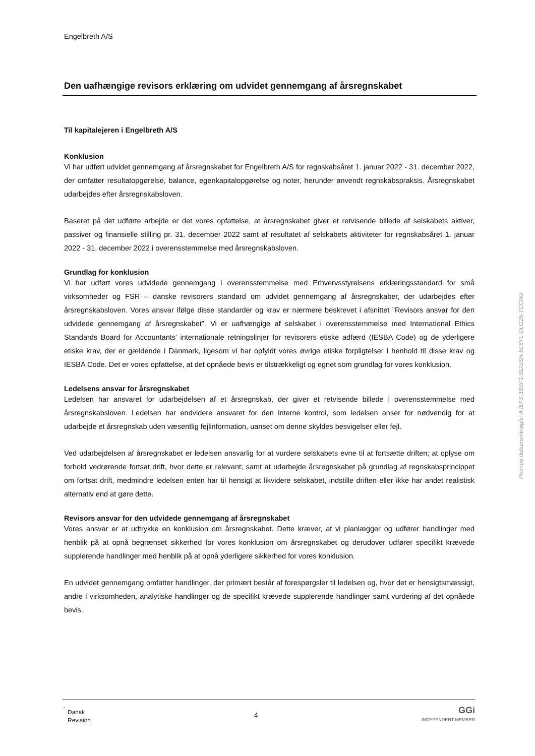Engelbreth A/S
Den uafhængige revisors erklæring om udvidet gennemgang af årsregnskabet
Til kapitalejeren i Engelbreth A/S
Konklusion
Vi har udført udvidet gennemgang af årsregnskabet for Engelbreth A/S for regnskabsåret 1. januar 2022 - 31. december 2022, der omfatter resultatopgørelse, balance, egenkapitalopgørelse og noter, herunder anvendt regnskabspraksis. Årsregnskabet udarbejdes efter årsregnskabsloven.
Baseret på det udførte arbejde er det vores opfattelse, at årsregnskabet giver et retvisende billede af selskabets aktiver, passiver og finansielle stilling pr. 31. december 2022 samt af resultatet af selskabets aktiviteter for regnskabsåret 1. januar 2022 - 31. december 2022 i overensstemmelse med årsregnskabsloven.
Grundlag for konklusion
Vi har udført vores udvidede gennemgang i overensstemmelse med Erhvervsstyrelsens erklæringsstandard for små virksomheder og FSR – danske revisorers standard om udvidet gennemgang af årsregnskaber, der udarbejdes efter årsregnskabsloven. Vores ansvar ifølge disse standarder og krav er nærmere beskrevet i afsnittet ”Revisors ansvar for den udvidede gennemgang af årsregnskabet”. Vi er uafhængige af selskabet i overensstemmelse med International Ethics Standards Board for Accountants’ internationale retningslinjer for revisorers etiske adfærd (IESBA Code) og de yderligere etiske krav, der er gældende i Danmark, ligesom vi har opfyldt vores øvrige etiske forpligtelser i henhold til disse krav og IESBA Code. Det er vores opfattelse, at det opnåede bevis er tilstrækkeligt og egnet som grundlag for vores konklusion.
Ledelsens ansvar for årsregnskabet
Ledelsen har ansvaret for udarbejdelsen af et årsregnskab, der giver et retvisende billede i overensstemmelse med årsregnskabsloven. Ledelsen har endvidere ansvaret for den interne kontrol, som ledelsen anser for nødvendig for at udarbejde et årsregnskab uden væsentlig fejlinformation, uanset om denne skyldes besvigelser eller fejl.
Ved udarbejdelsen af årsregnskabet er ledelsen ansvarlig for at vurdere selskabets evne til at fortsætte driften; at oplyse om forhold vedrørende fortsat drift, hvor dette er relevant; samt at udarbejde årsregnskabet på grundlag af regnskabsprincippet om fortsat drift, medmindre ledelsen enten har til hensigt at likvidere selskabet, indstille driften eller ikke har andet realistisk alternativ end at gøre dette.
Revisors ansvar for den udvidede gennemgang af årsregnskabet
Vores ansvar er at udtrykke en konklusion om årsregnskabet. Dette kræver, at vi planlægger og udfører handlinger med henblik på at opnå begrænset sikkerhed for vores konklusion om årsregnskabet og derudover udfører specifikt krævede supplerende handlinger med henblik på at opnå yderligere sikkerhed for vores konklusion.
En udvidet gennemgang omfatter handlinger, der primært består af forespørgsler til ledelsen og, hvor det er hensigtsmæssigt, andre i virksomheden, analytiske handlinger og de specifikt krævede supplerende handlinger samt vurdering af det opnåede bevis.
Penneo dokumentnøgle: AJEFS-10SF1-SGUSH-E06YL-DLG25-TCCNU
ʾ Dansk
Revision
4
GGi
INDEPENDENT MEMBER